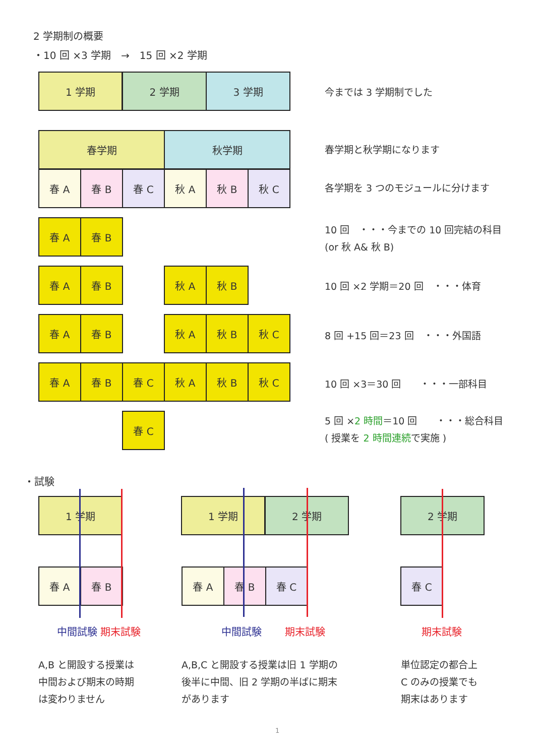2 学期制の概要
・10 回 ×3 学期　→　15 回 ×2 学期
1 学期 2 学期 3 学期
今までは 3 学期制でした
春学期 秋学期
春学期と秋学期になります
春 A 春 B 春 C 秋 A 秋 B 秋 C
各学期を 3 つのモジュールに分けます
春 A 春 B
10 回　・・・今までの 10 回完結の科目
(or 秋 A& 秋 B)
春 A 春 B 秋 A 秋 B
10 回 ×2 学期＝20 回　・・・体育
春 A 春 B 秋 A 秋 B 秋 C
8 回 +15 回＝23 回　・・・外国語
春 A 春 B 春 C 秋 A 秋 B 秋 C
10 回 ×3＝30 回　　・・・一部科目
春 C
5 回 ×2 時間＝10 回　　・・・総合科目
( 授業を 2 時間連続で実施 )
・試験
1 学期
春 A 春 B
中間試験 期末試験
A,B と開設する授業は
中間および期末の時期
は変わりません
1 学期 2 学期
春 A 春 B 春 C
中間試験　　 期末試験
A,B,C と開設する授業は旧 1 学期の
後半に中間、旧 2 学期の半ばに期末
があります
2 学期
春 C
期末試験
単位認定の都合上
C のみの授業でも
期末はあります
1